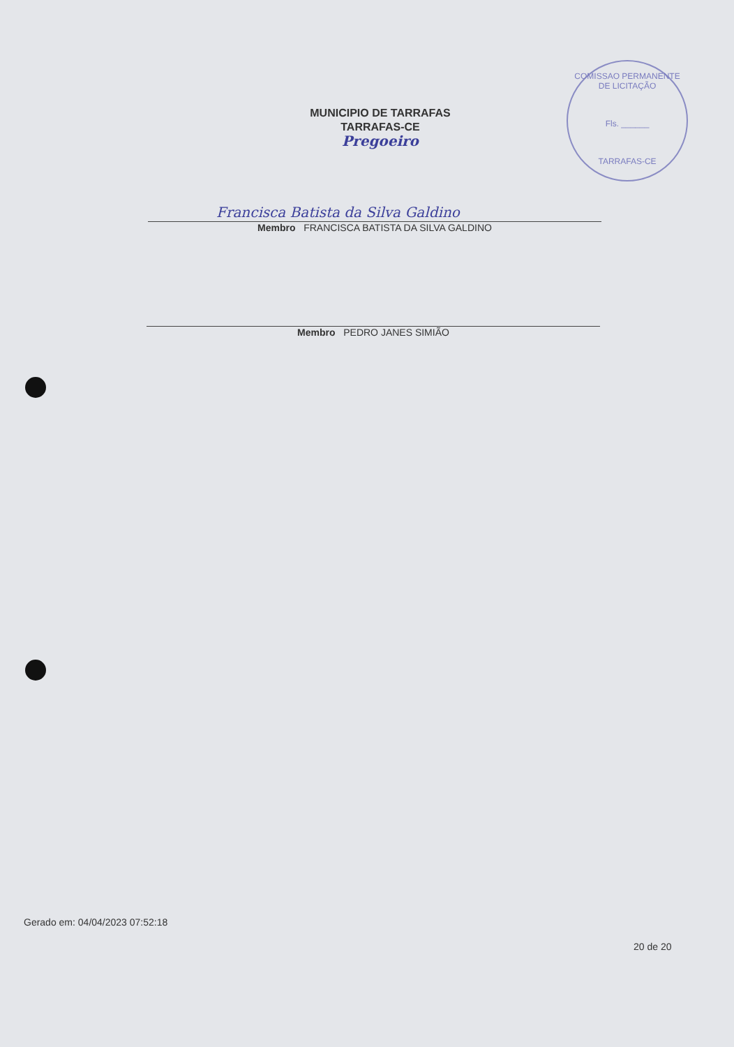COMISSAO PERMANENTE DE LICITAÇÃO
Fls. ______
TARRAFAS-CE
MUNICIPIO DE TARRAFAS
TARRAFAS-CE
Pregoeiro
Francisca Batista da Silva Galdino
Membro FRANCISCA BATISTA DA SILVA GALDINO
Membro PEDRO JANES SIMIÃO
Gerado em: 04/04/2023 07:52:18
20 de 20